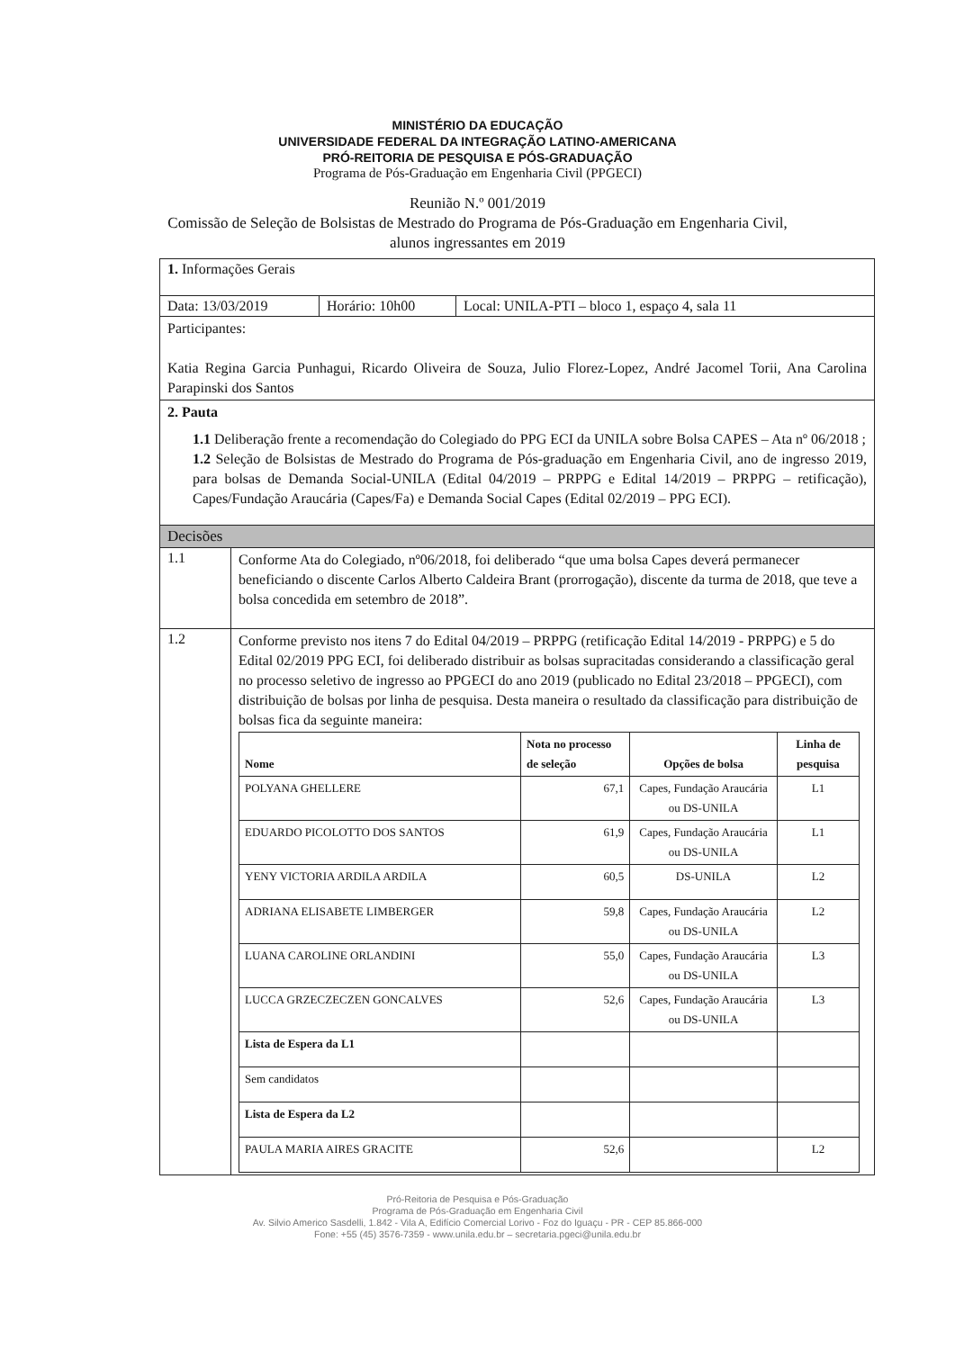MINISTÉRIO DA EDUCAÇÃO
UNIVERSIDADE FEDERAL DA INTEGRAÇÃO LATINO-AMERICANA
PRÓ-REITORIA DE PESQUISA E PÓS-GRADUAÇÃO
Programa de Pós-Graduação em Engenharia Civil (PPGECI)
Reunião N.º 001/2019
Comissão de Seleção de Bolsistas de Mestrado do Programa de Pós-Graduação em Engenharia Civil, alunos ingressantes em 2019
| 1. Informações Gerais | | |
| Data: 13/03/2019 | Horário: 10h00 | Local: UNILA-PTI – bloco 1, espaço 4, sala 11 |
| Participantes: Katia Regina Garcia Punhagui, Ricardo Oliveira de Souza, Julio Florez-Lopez, André Jacomel Torii, Ana Carolina Parapinski dos Santos | | |
| 2. Pauta 1.1 Deliberação frente a recomendação do Colegiado do PPG ECI da UNILA sobre Bolsa CAPES – Ata nº 06/2018 ; 1.2 Seleção de Bolsistas de Mestrado do Programa de Pós-graduação em Engenharia Civil, ano de ingresso 2019, para bolsas de Demanda Social-UNILA (Edital 04/2019 – PRPPG e Edital 14/2019 – PRPPG – retificação), Capes/Fundação Araucária (Capes/Fa) e Demanda Social Capes (Edital 02/2019 – PPG ECI). | | |
| Decisões | | |
| / 1.1 / Conforme Ata do Colegiado, nº06/2018, foi deliberado “que uma bolsa Capes deverá permanecer beneficiando o discente Carlos Alberto Caldeira Brant (prorrogação), discente da turma de 2018, que teve a bolsa concedida em setembro de 2018”. / / 1.2 / Conforme previsto nos itens 7 do Edital 04/2019 – PRPPG (retificação Edital 14/2019 - PRPPG) e 5 do Edital 02/2019 PPG ECI, foi deliberado distribuir as bolsas supracitadas considerando a classificação geral no processo seletivo de ingresso ao PPGECI do ano 2019 (publicado no Edital 23/2018 – PPGECI), com distribuição de bolsas por linha de pesquisa. Desta maneira o resultado da classificação para distribuição de bolsas fica da seguinte maneira: / Nome / Nota no processo de seleção / Opções de bolsa / Linha de pesquisa / / --- / --- / --- / --- / / POLYANA GHELLERE / 67,1 / Capes, Fundação Araucária ou DS-UNILA / L1 / / EDUARDO PICOLOTTO DOS SANTOS / 61,9 / Capes, Fundação Araucária ou DS-UNILA / L1 / / YENY VICTORIA ARDILA ARDILA / 60,5 / DS-UNILA / L2 / / ADRIANA ELISABETE LIMBERGER / 59,8 / Capes, Fundação Araucária ou DS-UNILA / L2 / / LUANA CAROLINE ORLANDINI / 55,0 / Capes, Fundação Araucária ou DS-UNILA / L3 / / LUCCA GRZECZECZEN GONCALVES / 52,6 / Capes, Fundação Araucária ou DS-UNILA / L3 / / Lista de Espera da L1 / / / / / Sem candidatos / / / / / Lista de Espera da L2 / / / / / PAULA MARIA AIRES GRACITE / 52,6 / / L2 / / | | |
Pró-Reitoria de Pesquisa e Pós-Graduação
Programa de Pós-Graduação em Engenharia Civil
Av. Silvio Americo Sasdelli, 1.842 - Vila A, Edifício Comercial Lorivo - Foz do Iguaçu - PR - CEP 85.866-000
Fone: +55 (45) 3576-7359 - www.unila.edu.br – secretaria.pgeci@unila.edu.br